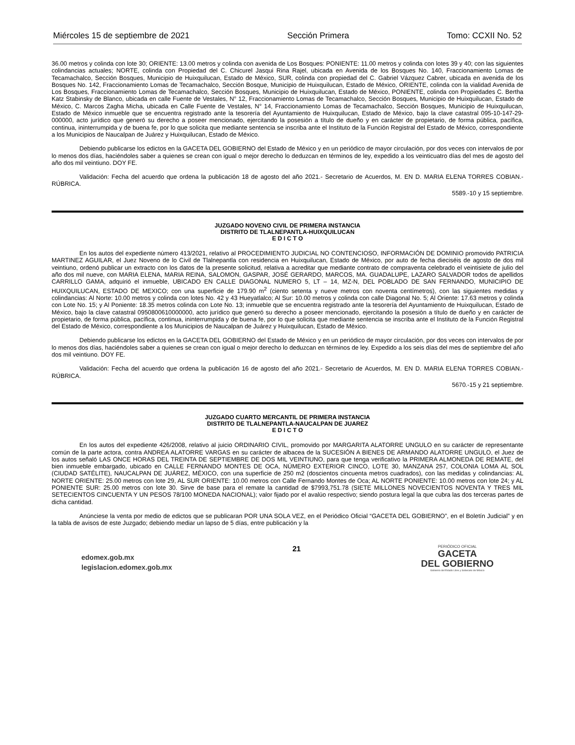Miércoles 15 de septiembre de 2021 Sección Primera Tomo: CCXII No. 52
36.00 metros y colinda con lote 30; ORIENTE: 13.00 metros y colinda con avenida de Los Bosques: PONIENTE: 11.00 metros y colinda con lotes 39 y 40; con las siguientes colindancias actuales; NORTE, colinda con Propiedad del C. Chicurel Jasqui Rina Rajel, ubicada en Avenida de los Bosques No. 140, Fraccionamiento Lomas de Tecamachalco, Sección Bosques, Municipio de Huixquilucan, Estado de México, SUR, colinda con propiedad del C. Gabriel Vázquez Cabrer, ubicada en avenida de los Bosques No. 142, Fraccionamiento Lomas de Tecamachalco, Sección Bosque, Municipio de Huixquilucan, Estado de México, ORIENTE, colinda con la vialidad Avenida de Los Bosques, Fraccionamiento Lomas de Tecamachalco, Sección Bosques, Municipio de Huixquilucan, Estado de México, PONIENTE, colinda con Propiedades C. Bertha Katz Stabinsky de Blanco, ubicada en calle Fuente de Vestales, N° 12, Fraccionamiento Lomas de Tecamachalco, Sección Bosques, Municipio de Huixquilucan, Estado de México, C. Marcos Zagha Micha, ubicada en Calle Fuente de Vestales, N° 14, Fraccionamiento Lomas de Tecamachalco, Sección Bosques, Municipio de Huixquilucan, Estado de México inmueble que se encuentra registrado ante la tesorería del Ayuntamiento de Huixquilucan, Estado de México, bajo la clave catastral 095-10-147-29-000000, acto jurídico que generó su derecho a poseer mencionado, ejercitando la posesión a título de dueño y en carácter de propietario, de forma pública, pacífica, continua, ininterrumpida y de buena fe, por lo que solicita que mediante sentencia se inscriba ante el Instituto de la Función Registral del Estado de México, correspondiente a los Municipios de Naucalpan de Juárez y Huixquilucan, Estado de México.
Debiendo publicarse los edictos en la GACETA DEL GOBIERNO del Estado de México y en un periódico de mayor circulación, por dos veces con intervalos de por lo menos dos días, haciéndoles saber a quienes se crean con igual o mejor derecho lo deduzcan en términos de ley, expedido a los veinticuatro días del mes de agosto del año dos mil veintiuno. DOY FE.
Validación: Fecha del acuerdo que ordena la publicación 18 de agosto del año 2021.- Secretario de Acuerdos, M. EN D. MARIA ELENA TORRES COBIAN.-RÚBRICA.
5589.-10 y 15 septiembre.
JUZGADO NOVENO CIVIL DE PRIMERA INSTANCIA
DISTRITO DE TLALNEPANTLA-HUIXQUILUCAN
E D I C T O
En los autos del expediente número 413/2021, relativo al PROCEDIMIENTO JUDICIAL NO CONTENCIOSO, INFORMACIÓN DE DOMINIO promovido PATRICIA MARTINEZ AGUILAR, el Juez Noveno de lo Civil de Tlalnepantla con residencia en Huixquilucan, Estado de México, por auto de fecha dieciséis de agosto de dos mil veintiuno, ordenó publicar un extracto con los datos de la presente solicitud, relativa a acreditar que mediante contrato de compraventa celebrado el veintisiete de julio del año dos mil nueve, con MARIA ELENA, MARIA REINA, SALOMON, GASPAR, JOSÉ GERARDO, MARCOS, MA. GUADALUPE, LAZARO SALVADOR todos de apellidos CARRILLO GAMA, adquirió el inmueble, UBICADO EN CALLE DIAGONAL NUMERO 5, LT – 14, MZ-N, DEL POBLADO DE SAN FERNANDO, MUNICIPIO DE HUIXQUILUCAN, ESTADO DE MEXICO; con una superficie de 179.90 m<sup>2</sup> (ciento setenta y nueve metros con noventa centímetros), con las siguientes medidas y colindancias: Al Norte: 10.00 metros y colinda con lotes No. 42 y 43 Hueyatlalco; Al Sur: 10.00 metros y colinda con calle Diagonal No. 5; Al Oriente: 17.63 metros y colinda con Lote No. 15; y Al Poniente: 18.35 metros colinda con Lote No. 13; inmueble que se encuentra registrado ante la tesorería del Ayuntamiento de Huixquilucan, Estado de México, bajo la clave catastral 0950800610000000, acto jurídico que generó su derecho a poseer mencionado, ejercitando la posesión a título de dueño y en carácter de propietario, de forma pública, pacífica, continua, ininterrumpida y de buena fe, por lo que solicita que mediante sentencia se inscriba ante el Instituto de la Función Registral del Estado de México, correspondiente a los Municipios de Naucalpan de Juárez y Huixquilucan, Estado de México.
Debiendo publicarse los edictos en la GACETA DEL GOBIERNO del Estado de México y en un periódico de mayor circulación, por dos veces con intervalos de por lo menos dos días, haciéndoles saber a quienes se crean con igual o mejor derecho lo deduzcan en términos de ley. Expedido a los seis días del mes de septiembre del año dos mil veintiuno. DOY FE.
Validación: Fecha del acuerdo que ordena la publicación 16 de agosto del año 2021.- Secretario de Acuerdos, M. EN D. MARIA ELENA TORRES COBIAN.-RÚBRICA.
5670.-15 y 21 septiembre.
JUZGADO CUARTO MERCANTIL DE PRIMERA INSTANCIA
DISTRITO DE TLALNEPANTLA-NAUCALPAN DE JUAREZ
E D I C T O
En los autos del expediente 426/2008, relativo al juicio ORDINARIO CIVIL, promovido por MARGARITA ALATORRE UNGULO en su carácter de representante común de la parte actora, contra ANDREA ALATORRE VARGAS en su carácter de albacea de la SUCESIÓN A BIENES DE ARMANDO ALATORRE UNGULO, el Juez de los autos señaló LAS ONCE HORAS DEL TREINTA DE SEPTIEMBRE DE DOS MIL VEINTIUNO, para que tenga verificativo la PRIMERA ALMONEDA DE REMATE, del bien inmueble embargado, ubicado en CALLE FERNANDO MONTES DE OCA, NÚMERO EXTERIOR CINCO, LOTE 30, MANZANA 257, COLONIA LOMA AL SOL (CIUDAD SATÉLITE), NAUCALPAN DE JUÁREZ, MÉXICO, con una superficie de 250 m2 (doscientos cincuenta metros cuadrados), con las medidas y colindancias: AL NORTE ORIENTE: 25.00 metros con lote 29, AL SUR ORIENTE: 10.00 metros con Calle Fernando Montes de Oca; AL NORTE PONIENTE: 10.00 metros con lote 24; y AL PONIENTE SUR: 25.00 metros con lote 30. Sirve de base para el remate la cantidad de $7993,751.78 (SIETE MILLONES NOVECIENTOS NOVENTA Y TRES MIL SETECIENTOS CINCUENTA Y UN PESOS 78/100 MONEDA NACIONAL); valor fijado por el avalúo respectivo; siendo postura legal la que cubra las dos terceras partes de dicha cantidad.
Anúnciese la venta por medio de edictos que se publicaran POR UNA SOLA VEZ, en el Periódico Oficial “GACETA DEL GOBIERNO”, en el Boletín Judicial” y en la tabla de avisos de este Juzgado; debiendo mediar un lapso de 5 días, entre publicación y la
edomex.gob.mx
legislacion.edomex.gob.mx
21
PERIÓDICO OFICIAL
GACETA
DEL GOBIERNO
Gobierno del Estado Libre y Soberano de México